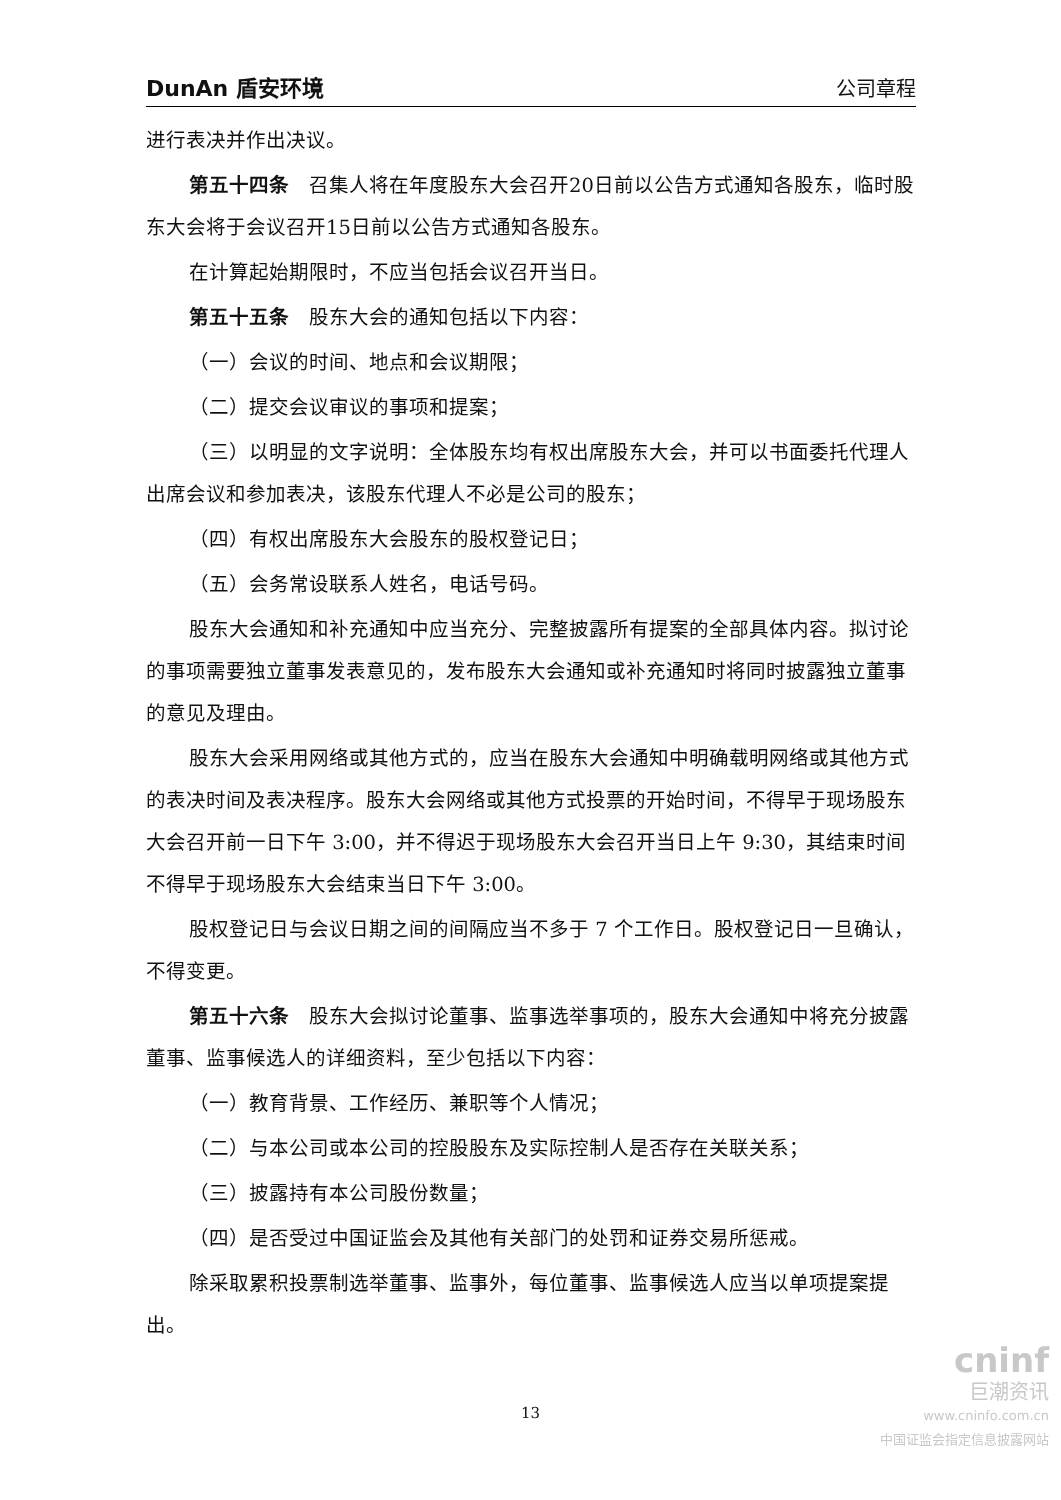DunAn 盾安环境 公司章程
进行表决并作出决议。
第五十四条　召集人将在年度股东大会召开20日前以公告方式通知各股东，临时股东大会将于会议召开15日前以公告方式通知各股东。
在计算起始期限时，不应当包括会议召开当日。
第五十五条　股东大会的通知包括以下内容：
（一）会议的时间、地点和会议期限；
（二）提交会议审议的事项和提案；
（三）以明显的文字说明：全体股东均有权出席股东大会，并可以书面委托代理人出席会议和参加表决，该股东代理人不必是公司的股东；
（四）有权出席股东大会股东的股权登记日；
（五）会务常设联系人姓名，电话号码。
股东大会通知和补充通知中应当充分、完整披露所有提案的全部具体内容。拟讨论的事项需要独立董事发表意见的，发布股东大会通知或补充通知时将同时披露独立董事的意见及理由。
股东大会采用网络或其他方式的，应当在股东大会通知中明确载明网络或其他方式的表决时间及表决程序。股东大会网络或其他方式投票的开始时间，不得早于现场股东大会召开前一日下午 3:00，并不得迟于现场股东大会召开当日上午 9:30，其结束时间不得早于现场股东大会结束当日下午 3:00。
股权登记日与会议日期之间的间隔应当不多于 7 个工作日。股权登记日一旦确认，不得变更。
第五十六条　股东大会拟讨论董事、监事选举事项的，股东大会通知中将充分披露董事、监事候选人的详细资料，至少包括以下内容：
（一）教育背景、工作经历、兼职等个人情况；
（二）与本公司或本公司的控股股东及实际控制人是否存在关联关系；
（三）披露持有本公司股份数量；
（四）是否受过中国证监会及其他有关部门的处罚和证券交易所惩戒。
除采取累积投票制选举董事、监事外，每位董事、监事候选人应当以单项提案提出。
13
cninf
巨潮资讯
www.cninfo.com.cn
中国证监会指定信息披露网站